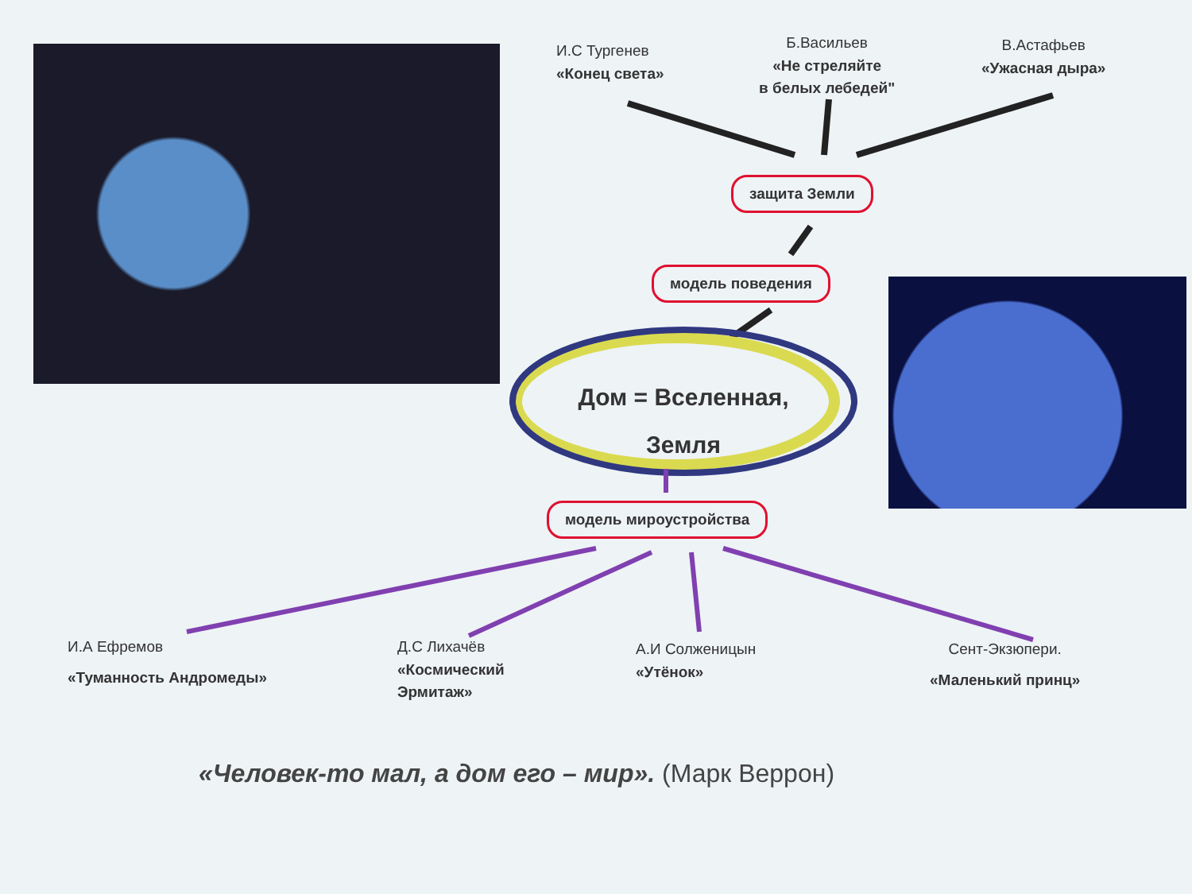И.С Тургенев
«Конец света»
Б.Васильев
«Не стреляйте
в белых лебедей"
В.Астафьев
«Ужасная дыра»
защита Земли
модель поведения
Дом = Вселенная,
Земля
модель мироустройства
И.А Ефремов
«Туманность Андромеды»
Д.С Лихачёв
«Космический
Эрмитаж»
А.И Солженицын
«Утёнок»
Сент-Экзюпери.
«Маленький принц»
«Человек-то мал, а дом его – мир». (Марк Веррон)